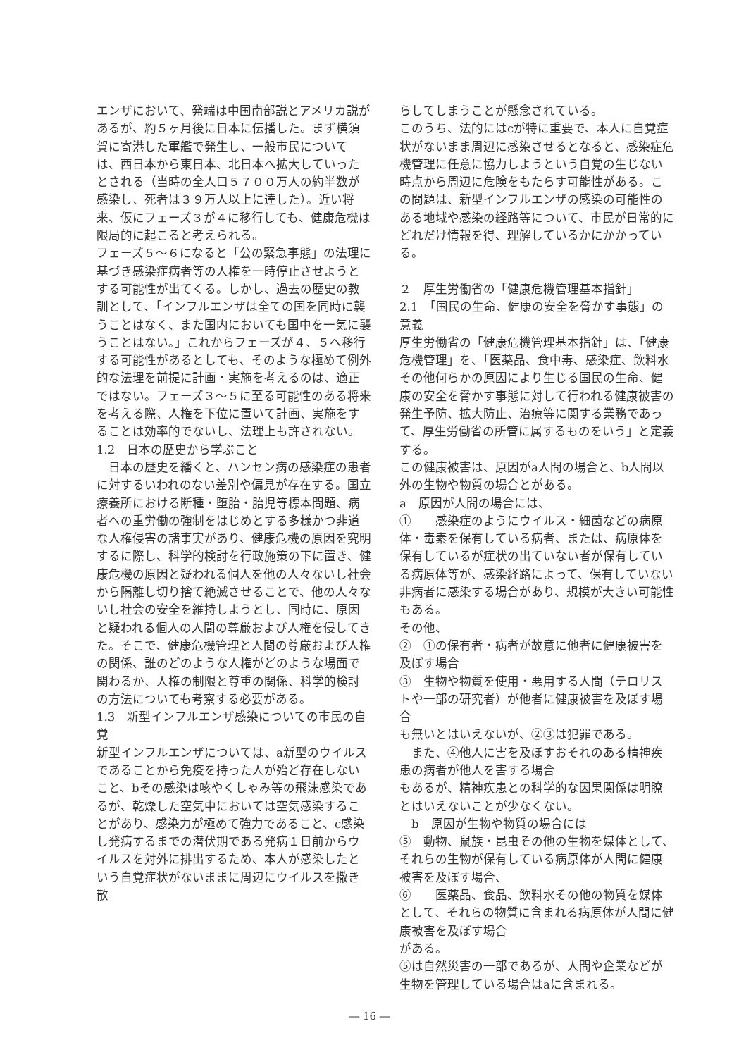エンザにおいて、発端は中国南部説とアメリカ説があるが、約５ヶ月後に日本に伝播した。まず横須賀に寄港した軍艦で発生し、一般市民については、西日本から東日本、北日本へ拡大していったとされる（当時の全人口５７００万人の約半数が感染し、死者は３９万人以上に達した）。近い将来、仮にフェーズ３が４に移行しても、健康危機は限局的に起こると考えられる。
フェーズ５～６になると「公の緊急事態」の法理に基づき感染症病者等の人権を一時停止させようとする可能性が出てくる。しかし、過去の歴史の教訓として、「インフルエンザは全ての国を同時に襲うことはなく、また国内においても国中を一気に襲うことはない。」これからフェーズが４、５へ移行する可能性があるとしても、そのような極めて例外的な法理を前提に計画・実施を考えるのは、適正ではない。フェーズ３～５に至る可能性のある将来を考える際、人権を下位に置いて計画、実施をすることは効率的でないし、法理上も許されない。
1.2　日本の歴史から学ぶこと
　日本の歴史を繙くと、ハンセン病の感染症の患者に対するいわれのない差別や偏見が存在する。国立療養所における断種・堕胎・胎児等標本問題、病者への重労働の強制をはじめとする多様かつ非道な人権侵害の諸事実があり、健康危機の原因を究明するに際し、科学的検討を行政施策の下に置き、健康危機の原因と疑われる個人を他の人々ないし社会から隔離し切り捨て絶滅させることで、他の人々ないし社会の安全を維持しようとし、同時に、原因と疑われる個人の人間の尊厳および人権を侵してきた。そこで、健康危機管理と人間の尊厳および人権の関係、誰のどのような人権がどのような場面で関わるか、人権の制限と尊重の関係、科学的検討の方法についても考察する必要がある。
1.3　新型インフルエンザ感染についての市民の自覚
新型インフルエンザについては、a新型のウイルスであることから免疫を持った人が殆ど存在しないこと、bその感染は咳やくしゃみ等の飛沫感染であるが、乾燥した空気中においては空気感染することがあり、感染力が極めて強力であること、c感染し発病するまでの潜伏期である発病１日前からウイルスを対外に排出するため、本人が感染したという自覚症状がないままに周辺にウイルスを撒き散
らしてしまうことが懸念されている。
このうち、法的にはcが特に重要で、本人に自覚症状がないまま周辺に感染させるとなると、感染症危機管理に任意に協力しようという自覚の生じない時点から周辺に危険をもたらす可能性がある。この問題は、新型インフルエンザの感染の可能性のある地域や感染の経路等について、市民が日常的にどれだけ情報を得、理解しているかにかかっている。
２　厚生労働省の「健康危機管理基本指針」
2.1　「国民の生命、健康の安全を脅かす事態」の意義
厚生労働省の「健康危機管理基本指針」は、「健康危機管理」を、「医薬品、食中毒、感染症、飲料水その他何らかの原因により生じる国民の生命、健康の安全を脅かす事態に対して行われる健康被害の発生予防、拡大防止、治療等に関する業務であって、厚生労働省の所管に属するものをいう」と定義する。
この健康被害は、原因がa人間の場合と、b人間以外の生物や物質の場合とがある。
a　原因が人間の場合には、
①　　感染症のようにウイルス・細菌などの病原体・毒素を保有している病者、または、病原体を保有しているが症状の出ていない者が保有している病原体等が、感染経路によって、保有していない非病者に感染する場合があり、規模が大きい可能性もある。
その他、
②　①の保有者・病者が故意に他者に健康被害を及ぼす場合
③　生物や物質を使用・悪用する人間（テロリストや一部の研究者）が他者に健康被害を及ぼす場合
も無いとはいえないが、②③は犯罪である。
　また、④他人に害を及ぼすおそれのある精神疾患の病者が他人を害する場合
もあるが、精神疾患との科学的な因果関係は明瞭とはいえないことが少なくない。
　b　原因が生物や物質の場合には
⑤　動物、鼠族・昆虫その他の生物を媒体として、それらの生物が保有している病原体が人間に健康被害を及ぼす場合、
⑥　　医薬品、食品、飲料水その他の物質を媒体として、それらの物質に含まれる病原体が人間に健康被害を及ぼす場合
がある。
⑤は自然災害の一部であるが、人間や企業などが生物を管理している場合はaに含まれる。
― 16 ―